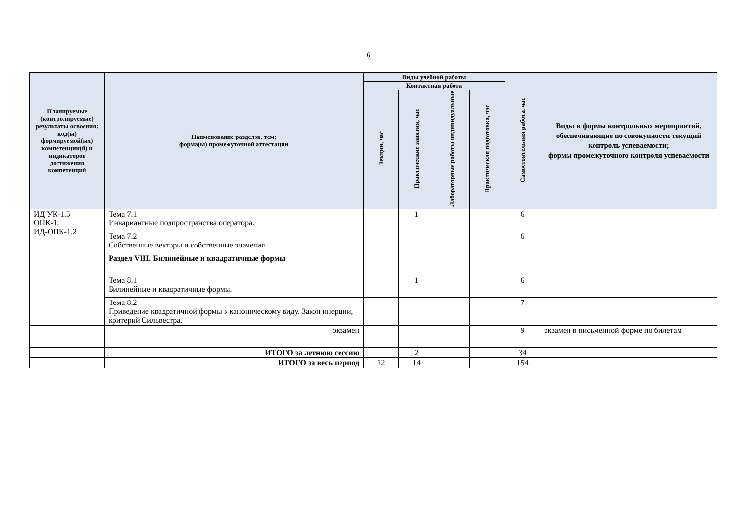6
| Планируемые (контролируемые) результаты освоения: код(ы) формируемой(ых) компетенции(й) и индикаторов достижения компетенций | Наименование разделов, тем; форма(ы) промежуточной аттестации | Виды учебной работы | | | | Самостоятельная работа, час | Виды и формы контрольных мероприятий, обеспечивающие по совокупности текущий контроль успеваемости; формы промежуточного контроля успеваемости |
| --- | --- | --- | --- | --- | --- | --- | --- |
| | | Контактная работа | | | | | |
| | | Лекции, час | Практические занятия, час | Лабораторные работы индивидуальные | Практическая подготовка, час | | |
| ИД УК-1.5 ОПК-1: ИД-ОПК-1.2 | Тема 7.1 Инвариантные подпространства оператора. | | 1 | | | 6 | |
| | Тема 7.2 Собственные векторы и собственные значения. | | | | | 6 | |
| | Раздел VIII. Билинейные и квадратичные формы | | | | | | |
| | Тема 8.1 Билинейные и квадратичные формы. | | 1 | | | 6 | |
| | Тема 8.2 Приведение квадратичной формы к каноническому виду. Закон инерции, критерий Сильвестра. | | | | | 7 | |
| | экзамен | | | | | 9 | экзамен в письменной форме по билетам |
| | ИТОГО за летнюю сессию | | 2 | | | 34 | |
| | ИТОГО за весь период | 12 | 14 | | | 154 | |